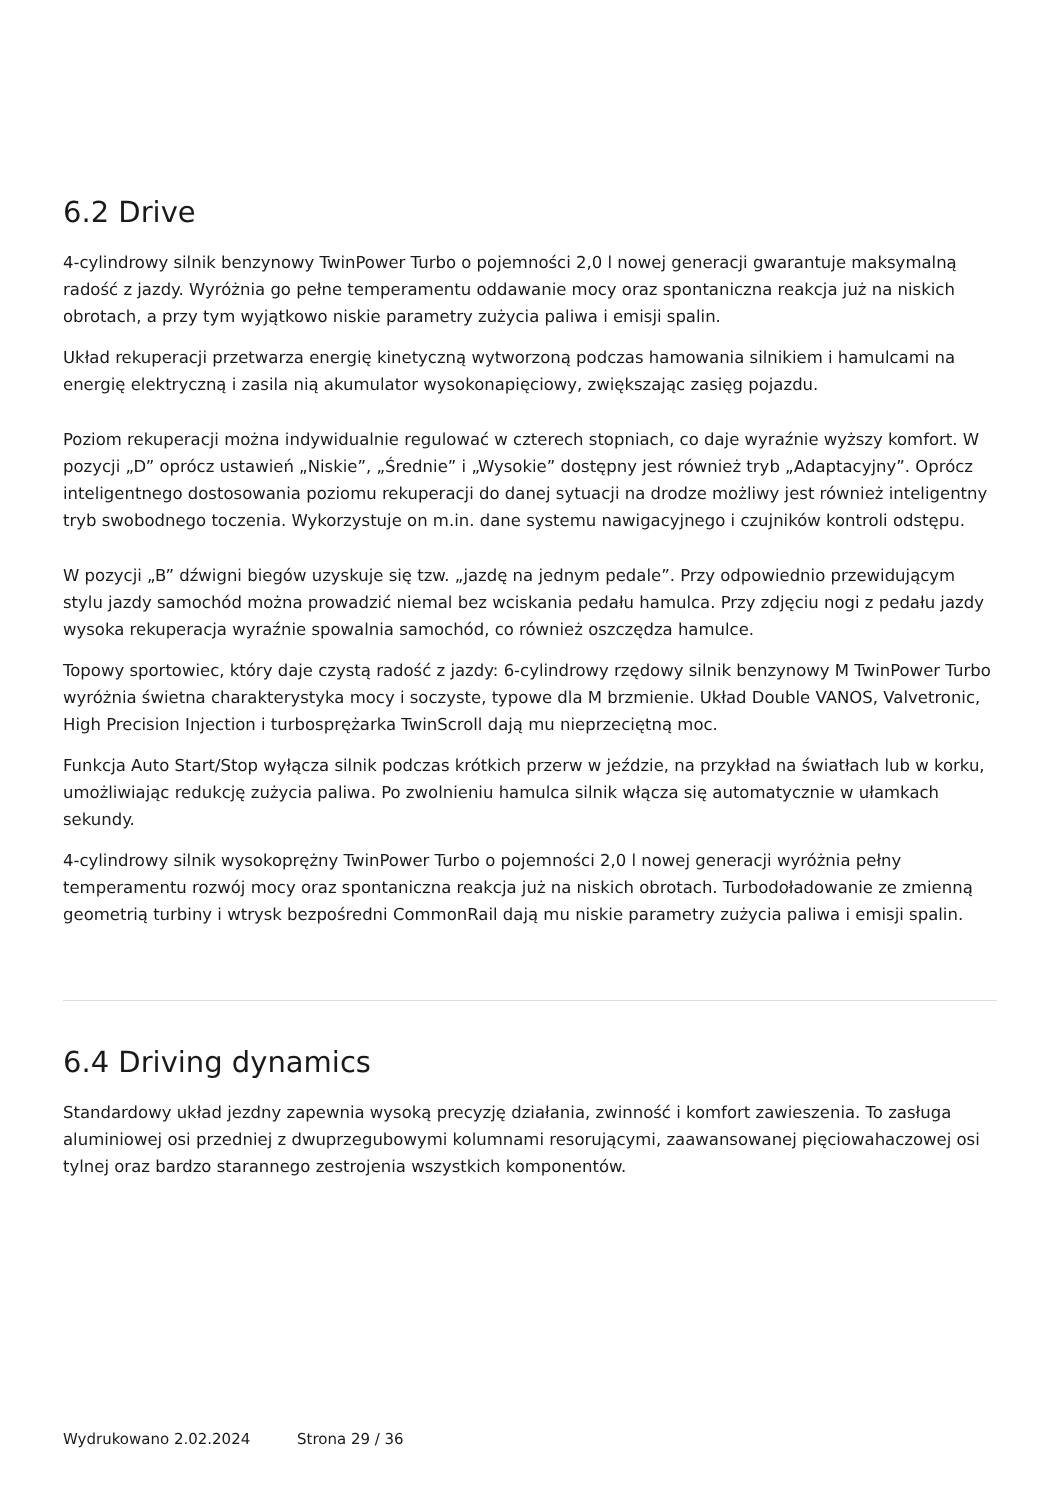6.2 Drive
4-cylindrowy silnik benzynowy TwinPower Turbo o pojemności 2,0 l nowej generacji gwarantuje maksymalną radość z jazdy. Wyróżnia go pełne temperamentu oddawanie mocy oraz spontaniczna reakcja już na niskich obrotach, a przy tym wyjątkowo niskie parametry zużycia paliwa i emisji spalin.
Układ rekuperacji przetwarza energię kinetyczną wytworzoną podczas hamowania silnikiem i hamulcami na energię elektryczną i zasila nią akumulator wysokonapięciowy, zwiększając zasięg pojazdu.
Poziom rekuperacji można indywidualnie regulować w czterech stopniach, co daje wyraźnie wyższy komfort. W pozycji „D” oprócz ustawień „Niskie”, „Średnie” i „Wysokie” dostępny jest również tryb „Adaptacyjny”. Oprócz inteligentnego dostosowania poziomu rekuperacji do danej sytuacji na drodze możliwy jest również inteligentny tryb swobodnego toczenia. Wykorzystuje on m.in. dane systemu nawigacyjnego i czujników kontroli odstępu.
W pozycji „B” dźwigni biegów uzyskuje się tzw. „jazdę na jednym pedale”. Przy odpowiednio przewidującym stylu jazdy samochód można prowadzić niemal bez wciskania pedału hamulca. Przy zdjęciu nogi z pedału jazdy wysoka rekuperacja wyraźnie spowalnia samochód, co również oszczędza hamulce.
Topowy sportowiec, który daje czystą radość z jazdy: 6-cylindrowy rzędowy silnik benzynowy M TwinPower Turbo wyróżnia świetna charakterystyka mocy i soczyste, typowe dla M brzmienie. Układ Double VANOS, Valvetronic, High Precision Injection i turbosprężarka TwinScroll dają mu nieprzeciętną moc.
Funkcja Auto Start/Stop wyłącza silnik podczas krótkich przerw w jeździe, na przykład na światłach lub w korku, umożliwiając redukcję zużycia paliwa. Po zwolnieniu hamulca silnik włącza się automatycznie w ułamkach sekundy.
4-cylindrowy silnik wysokoprężny TwinPower Turbo o pojemności 2,0 l nowej generacji wyróżnia pełny temperamentu rozwój mocy oraz spontaniczna reakcja już na niskich obrotach. Turbodoładowanie ze zmienną geometrią turbiny i wtrysk bezpośredni CommonRail dają mu niskie parametry zużycia paliwa i emisji spalin.
6.4 Driving dynamics
Standardowy układ jezdny zapewnia wysoką precyzję działania, zwinność i komfort zawieszenia. To zasługa aluminiowej osi przedniej z dwuprzegubowymi kolumnami resorującymi, zaawansowanej pięciowahaczowej osi tylnej oraz bardzo starannego zestrojenia wszystkich komponentów.
Wydrukowano 2.02.2024 Strona 29 / 36